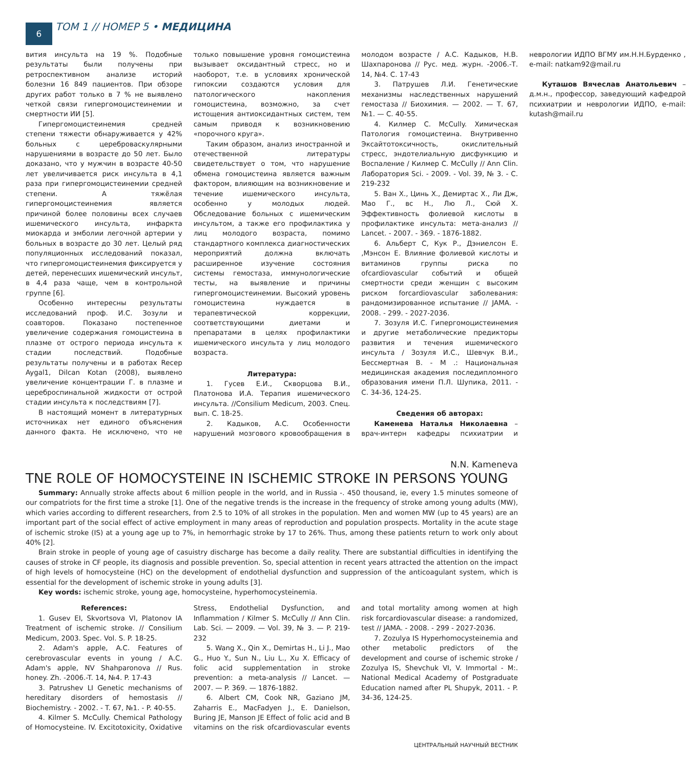6
ТОМ 1 // НОМЕР 5 • МЕДИЦИНА
вития инсульта на 19 %. Подобные результаты были получены при ретроспективном анализе историй болезни 16 849 пациентов. При обзоре других работ только в 7 % не выявлено четкой связи гипергомоцистеинемии и смертности ИИ [5].
Гипергомоцистеинемия средней степени тяжести обнаруживается у 42% больных с цереброваскулярными нарушениями в возрасте до 50 лет. Было доказано, что у мужчин в возрасте 40-50 лет увеличивается риск инсульта в 4,1 раза при гипергомоцистеинемии средней степени. А тяжёлая гипергомоцистеинемия является причиной более половины всех случаев ишемического инсульта, инфаркта миокарда и эмболии легочной артерии у больных в возрасте до 30 лет. Целый ряд популяционных исследований показал, что гипергомоцистеинемия фиксируется у детей, перенесших ишемический инсульт, в 4,4 раза чаще, чем в контрольной группе [6].
Особенно интересны результаты исследований проф. И.С. Зозули и соавторов. Показано постепенное увеличение содержания гомоцистеина в плазме от острого периода инсульта к стадии последствий. Подобные результаты получены и в работах Recep Aygal1, Dilcan Kotan (2008), выявлено увеличение концентрации Г. в плазме и цереброспинальной жидкости от острой стадии инсульта к последствиям [7].
В настоящий момент в литературных источниках нет единого объяснения данного факта. Не исключено, что не только повышение уровня гомоцистеина вызывает оксидантный стресс, но и наоборот, т.е. в условиях хронической гипоксии создаются условия для патологического накопления гомоцистеина, возможно, за счет истощения антиоксидантных систем, тем самым приводя к возникновению «порочного круга».
Таким образом, анализ иностранной и отечественной литературы свидетельствует о том, что нарушение обмена гомоцистеина является важным фактором, влияющим на возникновение и течение ишемического инсульта, особенно у молодых людей. Обследование больных с ишемическим инсультом, а также его профилактика у лиц молодого возраста, помимо стандартного комплекса диагностических мероприятий должна включать расширенное изучение состояния системы гемостаза, иммунологические тесты, на выявление и причины гипергомоцистеинемии. Высокий уровень гомоцистеина нуждается в терапевтической коррекции, соответствующими диетами и препаратами в целях профилактики ишемического инсульта у лиц молодого возраста.
Литература:
1. Гусев Е.И., Скворцова В.И., Платонова И.А. Терапия ишемического инсульта. //Consilium Medicum, 2003. Спец. вып. С. 18-25.
2. Кадыков, А.С. Особенности нарушений мозгового кровообращения в молодом возрасте / А.С. Кадыков, Н.В. Шахпаронова // Рус. мед. журн. -2006.-Т. 14, №4. С. 17-43
3. Патрушев Л.И. Генетические механизмы наследственных нарушений гемостаза // Биохимия. — 2002. — Т. 67, №1. — С. 40-55.
4. Килмер С. McCully. Химическая Патология гомоцистеина. Внутривенно Эксайтотоксичность, окислительный стресс, эндотелиальную дисфункцию и Воспаление / Килмер С. McCully // Ann Clin. Лаборатория Sci. - 2009. - Vol. 39, № 3. - С. 219-232
5. Ван Х., Цинь Х., Демиртас Х., Ли Дж, Мао Г., вс Н., Лю Л., Сюй Х. Эффективность фолиевой кислоты в профилактике инсульта: мета-анализ // Lancet. - 2007. - 369. - 1876-1882.
6. Альберт С, Кук Р., Дэниелсон Е. ,Мэнсон Е. Влияние фолиевой кислоты и витаминов группы риска по ofcardiovascular событий и общей смертности среди женщин с высоким риском forcardiovascular заболевания: рандомизированное испытание // JAMA. - 2008. - 299. - 2027-2036.
7. Зозуля И.С. Гипергомоцистеинемия и другие метаболические предикторы развития и течения ишемического инсульта / Зозуля И.С., Шевчук В.И., Бессмертная В. - М .: Национальная медицинская академия последипломного образования имени П.Л. Шупика, 2011. - С. 34-36, 124-25.
Сведения об авторах:
Каменева Наталья Николаевна – врач-интерн кафедры психиатрии и неврологии ИДПО ВГМУ им.Н.Н.Бурденко , e-mail: natkam92@mail.ru
Куташов Вячеслав Анатольевич – д.м.н., профессор, заведующий кафедрой психиатрии и неврологии ИДПО, e-mail: kutash@mail.ru
N.N. Kameneva
TNE ROLE OF HOMOCYSTEINE IN ISCHEMIC STROKE IN PERSONS YOUNG
Summary: Annually stroke affects about 6 million people in the world, and in Russia -. 450 thousand, ie, every 1.5 minutes someone of our compatriots for the first time a stroke [1]. One of the negative trends is the increase in the frequency of stroke among young adults (MW), which varies according to different researchers, from 2.5 to 10% of all strokes in the population. Men and women MW (up to 45 years) are an important part of the social effect of active employment in many areas of reproduction and population prospects. Mortality in the acute stage of ischemic stroke (IS) at a young age up to 7%, in hemorrhagic stroke by 17 to 26%. Thus, among these patients return to work only about 40% [2].
Brain stroke in people of young age of casuistry discharge has become a daily reality. There are substantial difficulties in identifying the causes of stroke in CF people, its diagnosis and possible prevention. So, special attention in recent years attracted the attention on the impact of high levels of homocysteine (HC) on the development of endothelial dysfunction and suppression of the anticoagulant system, which is essential for the development of ischemic stroke in young adults [3].
Key words: ischemic stroke, young age, homocysteine, hyperhomocysteinemia.
References:
1. Gusev EI, Skvortsova VI, Platonov IA Treatment of ischemic stroke. // Consilium Medicum, 2003. Spec. Vol. S. P. 18-25.
2. Adam's apple, A.C. Features of cerebrovascular events in young / A.C. Adam's apple, NV Shahparonova // Rus. honey. Zh. -2006.-T. 14, №4. P. 17-43
3. Patrushev LI Genetic mechanisms of hereditary disorders of hemostasis // Biochemistry. - 2002. - T. 67, №1. - P. 40-55.
4. Kilmer S. McCully. Chemical Pathology of Homocysteine. IV. Excitotoxicity, Oxidative Stress, Endothelial Dysfunction, and Inflammation / Kilmer S. McCully // Ann Clin. Lab. Sci. — 2009. — Vol. 39, № 3. — P. 219-232
5. Wang X., Qin X., Demirtas H., Li J., Mao G., Huo Y., Sun N., Liu L., Xu X. Efficacy of folic acid supplementation in stroke prevention: a meta-analysis // Lancet. — 2007. — P. 369. — 1876-1882.
6. Albert CM, Cook NR, Gaziano JM, Zaharris E., MacFadyen J., E. Danielson, Buring JE, Manson JE Effect of folic acid and B vitamins on the risk ofcardiovascular events and total mortality among women at high risk forcardiovascular disease: a randomized, test // JAMA. - 2008. - 299 - 2027-2036.
7. Zozulya IS Hyperhomocysteinemia and other metabolic predictors of the development and course of ischemic stroke / Zozulya IS, Shevchuk VI, V. Immortal - M:. National Medical Academy of Postgraduate Education named after PL Shupyk, 2011. - P. 34-36, 124-25.
ЦЕНТРАЛЬНЫЙ НАУЧНЫЙ ВЕСТНИК